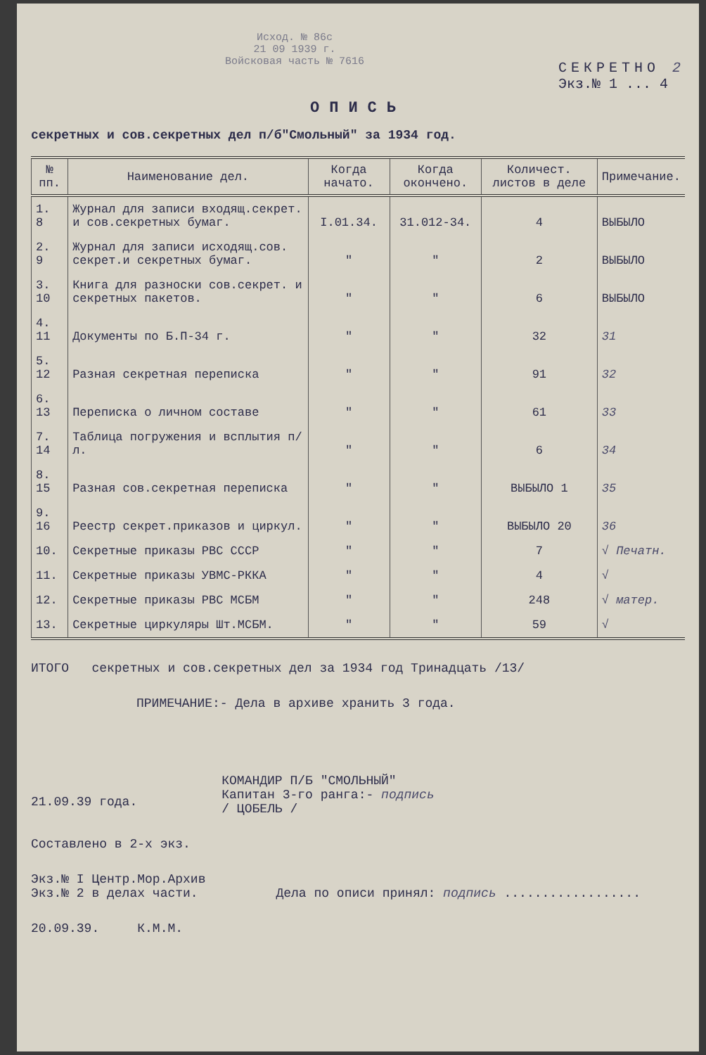Исход. № 86с
21 09 1939 г.
Войсковая часть № 7616
СЕКРЕТНО 2
Экз.№ 1 ... 4
ОПИСЬ
секретных и сов.секретных дел п/б"Смольный" за 1934 год.
| № пп. | Наименование дел. | Когда начато. | Когда окончено. | Количест. листов в деле | Примечание. |
| --- | --- | --- | --- | --- | --- |
| 1. 8 | Журнал для записи входящ.секрет. и сов.секретных бумаг. | I.01.34. | 31.012-34. | 4 | ВЫБЫЛО |
| 2. 9 | Журнал для записи исходящ.сов. секрет.и секретных бумаг. | " | " | 2 | ВЫБЫЛО |
| 3. 10 | Книга для разноски сов.секрет. и секретных пакетов. | " | " | 6 | ВЫБЫЛО |
| 4. 11 | Документы по Б.П-34 г. | " | " | 32 | 31 |
| 5. 12 | Разная секретная переписка | " | " | 91 | 32 |
| 6. 13 | Переписка о личном составе | " | " | 61 | 33 |
| 7. 14 | Таблица погружения и всплытия п/л. | " | " | 6 | 34 |
| 8. 15 | Разная сов.секретная переписка | " | " | ВЫБЫЛО 1 | 35 |
| 9. 16 | Реестр секрет.приказов и циркул. | " | " | ВЫБЫЛО 20 | 36 |
| 10. | Секретные приказы РВС СССР | " | " | 7 | √ Печатн. |
| 11. | Секретные приказы УВМС-РККА | " | " | 4 | √ |
| 12. | Секретные приказы РВС МСБМ | " | " | 248 | √ матер. |
| 13. | Секретные циркуляры Шт.МСБМ. | " | " | 59 | √ |
ИТОГО секретных и сов.секретных дел за 1934 год Тринадцать /13/
ПРИМЕЧАНИЕ:- Дела в архиве хранить 3 года.
21.09.39 года.
КОМАНДИР П/Б "СМОЛЬНЫЙ"
Капитан 3-го ранга:- подпись
/ ЦОБЕЛЬ /
Составлено в 2-х экз.
Экз.№ I Центр.Мор.Архив
Экз.№ 2 в делах части.
Дела по описи принял: подпись ..................
20.09.39. К.М.М.